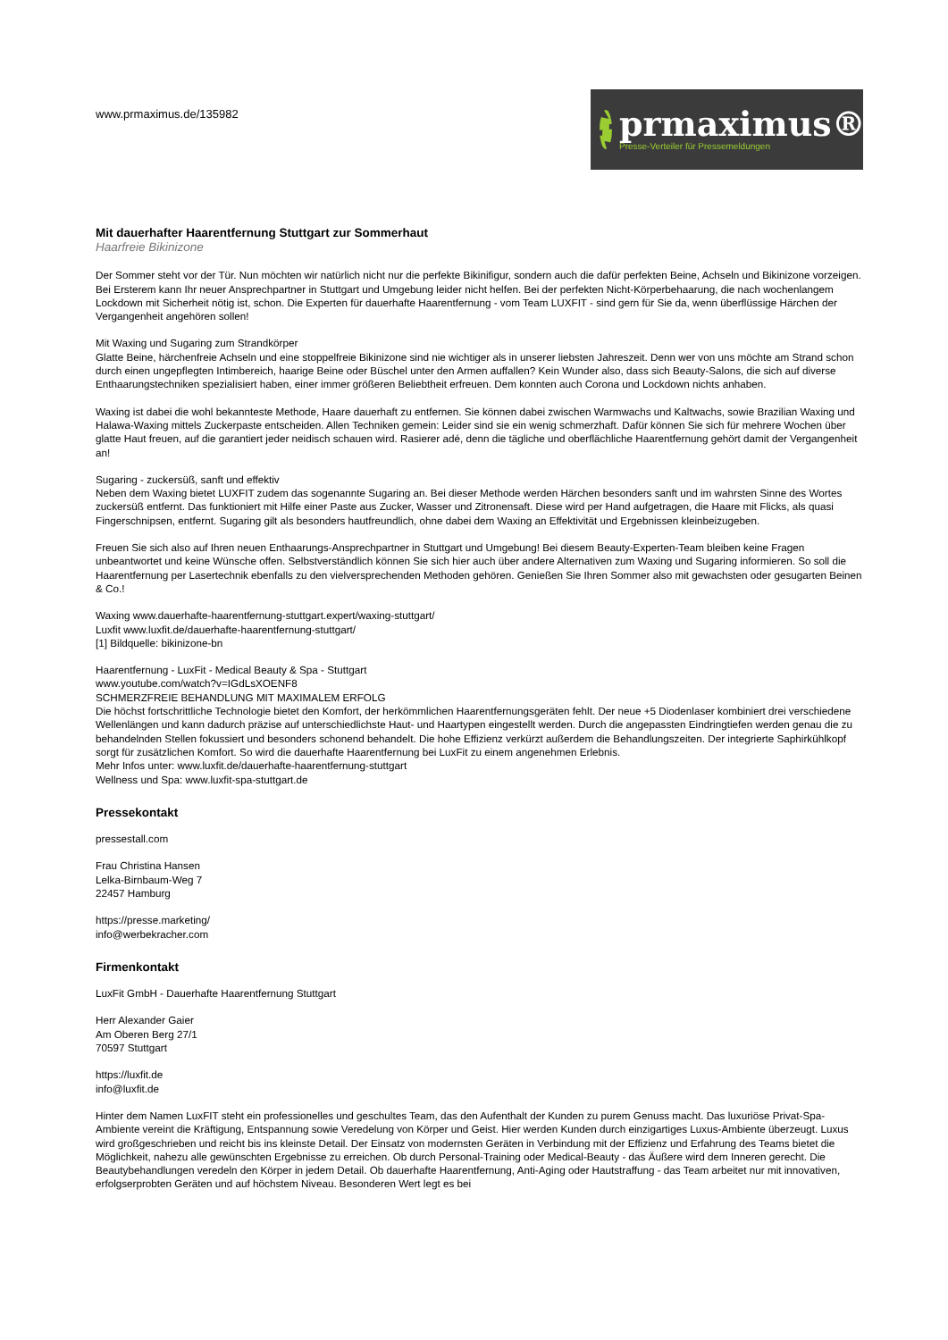www.prmaximus.de/135982
prmaximus®
Presse-Verteiler für Pressemeldungen
Mit dauerhafter Haarentfernung Stuttgart zur Sommerhaut
Haarfreie Bikinizone
Der Sommer steht vor der Tür. Nun möchten wir natürlich nicht nur die perfekte Bikinifigur, sondern auch die dafür perfekten Beine, Achseln und Bikinizone vorzeigen. Bei Ersterem kann Ihr neuer Ansprechpartner in Stuttgart und Umgebung leider nicht helfen. Bei der perfekten Nicht-Körperbehaarung, die nach wochenlangem Lockdown mit Sicherheit nötig ist, schon. Die Experten für dauerhafte Haarentfernung - vom Team LUXFIT - sind gern für Sie da, wenn überflüssige Härchen der Vergangenheit angehören sollen!
Mit Waxing und Sugaring zum Strandkörper
Glatte Beine, härchenfreie Achseln und eine stoppelfreie Bikinizone sind nie wichtiger als in unserer liebsten Jahreszeit. Denn wer von uns möchte am Strand schon durch einen ungepflegten Intimbereich, haarige Beine oder Büschel unter den Armen auffallen? Kein Wunder also, dass sich Beauty-Salons, die sich auf diverse Enthaarungstechniken spezialisiert haben, einer immer größeren Beliebtheit erfreuen. Dem konnten auch Corona und Lockdown nichts anhaben.
Waxing ist dabei die wohl bekannteste Methode, Haare dauerhaft zu entfernen. Sie können dabei zwischen Warmwachs und Kaltwachs, sowie Brazilian Waxing und Halawa-Waxing mittels Zuckerpaste entscheiden. Allen Techniken gemein: Leider sind sie ein wenig schmerzhaft. Dafür können Sie sich für mehrere Wochen über glatte Haut freuen, auf die garantiert jeder neidisch schauen wird. Rasierer adé, denn die tägliche und oberflächliche Haarentfernung gehört damit der Vergangenheit an!
Sugaring - zuckersüß, sanft und effektiv
Neben dem Waxing bietet LUXFIT zudem das sogenannte Sugaring an. Bei dieser Methode werden Härchen besonders sanft und im wahrsten Sinne des Wortes zuckersüß entfernt. Das funktioniert mit Hilfe einer Paste aus Zucker, Wasser und Zitronensaft. Diese wird per Hand aufgetragen, die Haare mit Flicks, als quasi Fingerschnipsen, entfernt. Sugaring gilt als besonders hautfreundlich, ohne dabei dem Waxing an Effektivität und Ergebnissen kleinbeizugeben.
Freuen Sie sich also auf Ihren neuen Enthaarungs-Ansprechpartner in Stuttgart und Umgebung! Bei diesem Beauty-Experten-Team bleiben keine Fragen unbeantwortet und keine Wünsche offen. Selbstverständlich können Sie sich hier auch über andere Alternativen zum Waxing und Sugaring informieren. So soll die Haarentfernung per Lasertechnik ebenfalls zu den vielversprechenden Methoden gehören. Genießen Sie Ihren Sommer also mit gewachsten oder gesugarten Beinen & Co.!
Waxing www.dauerhafte-haarentfernung-stuttgart.expert/waxing-stuttgart/
Luxfit www.luxfit.de/dauerhafte-haarentfernung-stuttgart/
[1] Bildquelle: bikinizone-bn
Haarentfernung - LuxFit - Medical Beauty & Spa - Stuttgart
www.youtube.com/watch?v=IGdLsXOENF8
SCHMERZFREIE BEHANDLUNG MIT MAXIMALEM ERFOLG
Die höchst fortschrittliche Technologie bietet den Komfort, der herkömmlichen Haarentfernungsgeräten fehlt. Der neue +5 Diodenlaser kombiniert drei verschiedene Wellenlängen und kann dadurch präzise auf unterschiedlichste Haut- und Haartypen eingestellt werden. Durch die angepassten Eindringtiefen werden genau die zu behandelnden Stellen fokussiert und besonders schonend behandelt. Die hohe Effizienz verkürzt außerdem die Behandlungszeiten. Der integrierte Saphirkühlkopf sorgt für zusätzlichen Komfort. So wird die dauerhafte Haarentfernung bei LuxFit zu einem angenehmen Erlebnis.
Mehr Infos unter: www.luxfit.de/dauerhafte-haarentfernung-stuttgart
Wellness und Spa: www.luxfit-spa-stuttgart.de
Pressekontakt
pressestall.com
Frau Christina Hansen
Lelka-Birnbaum-Weg 7
22457 Hamburg
https://presse.marketing/
info@werbekracher.com
Firmenkontakt
LuxFit GmbH - Dauerhafte Haarentfernung Stuttgart
Herr Alexander Gaier
Am Oberen Berg 27/1
70597 Stuttgart
https://luxfit.de
info@luxfit.de
Hinter dem Namen LuxFIT steht ein professionelles und geschultes Team, das den Aufenthalt der Kunden zu purem Genuss macht. Das luxuriöse Privat-Spa-Ambiente vereint die Kräftigung, Entspannung sowie Veredelung von Körper und Geist. Hier werden Kunden durch einzigartiges Luxus-Ambiente überzeugt. Luxus wird großgeschrieben und reicht bis ins kleinste Detail. Der Einsatz von modernsten Geräten in Verbindung mit der Effizienz und Erfahrung des Teams bietet die Möglichkeit, nahezu alle gewünschten Ergebnisse zu erreichen. Ob durch Personal-Training oder Medical-Beauty - das Äußere wird dem Inneren gerecht. Die Beautybehandlungen veredeln den Körper in jedem Detail. Ob dauerhafte Haarentfernung, Anti-Aging oder Hautstraffung - das Team arbeitet nur mit innovativen, erfolgserprobten Geräten und auf höchstem Niveau. Besonderen Wert legt es bei